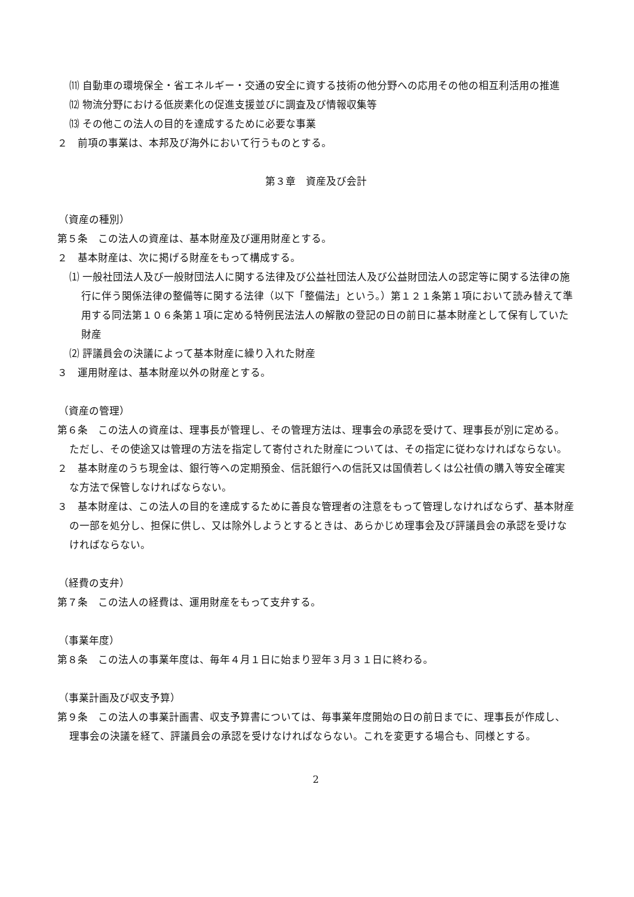⑾ 自動車の環境保全・省エネルギー・交通の安全に資する技術の他分野への応用その他の相互利活用の推進
⑿ 物流分野における低炭素化の促進支援並びに調査及び情報収集等
⒀ その他この法人の目的を達成するために必要な事業
２　前項の事業は、本邦及び海外において行うものとする。
第３章　資産及び会計
（資産の種別）
第５条　この法人の資産は、基本財産及び運用財産とする。
２　基本財産は、次に掲げる財産をもって構成する。
⑴ 一般社団法人及び一般財団法人に関する法律及び公益社団法人及び公益財団法人の認定等に関する法律の施行に伴う関係法律の整備等に関する法律（以下「整備法」という。）第１２１条第１項において読み替えて準用する同法第１０６条第１項に定める特例民法法人の解散の登記の日の前日に基本財産として保有していた財産
⑵ 評議員会の決議によって基本財産に繰り入れた財産
３　運用財産は、基本財産以外の財産とする。
（資産の管理）
第６条　この法人の資産は、理事長が管理し、その管理方法は、理事会の承認を受けて、理事長が別に定める。ただし、その使途又は管理の方法を指定して寄付された財産については、その指定に従わなければならない。
２　基本財産のうち現金は、銀行等への定期預金、信託銀行への信託又は国債若しくは公社債の購入等安全確実な方法で保管しなければならない。
３　基本財産は、この法人の目的を達成するために善良な管理者の注意をもって管理しなければならず、基本財産の一部を処分し、担保に供し、又は除外しようとするときは、あらかじめ理事会及び評議員会の承認を受けなければならない。
（経費の支弁）
第７条　この法人の経費は、運用財産をもって支弁する。
（事業年度）
第８条　この法人の事業年度は、毎年４月１日に始まり翌年３月３１日に終わる。
（事業計画及び収支予算）
第９条　この法人の事業計画書、収支予算書については、毎事業年度開始の日の前日までに、理事長が作成し、理事会の決議を経て、評議員会の承認を受けなければならない。これを変更する場合も、同様とする。
2